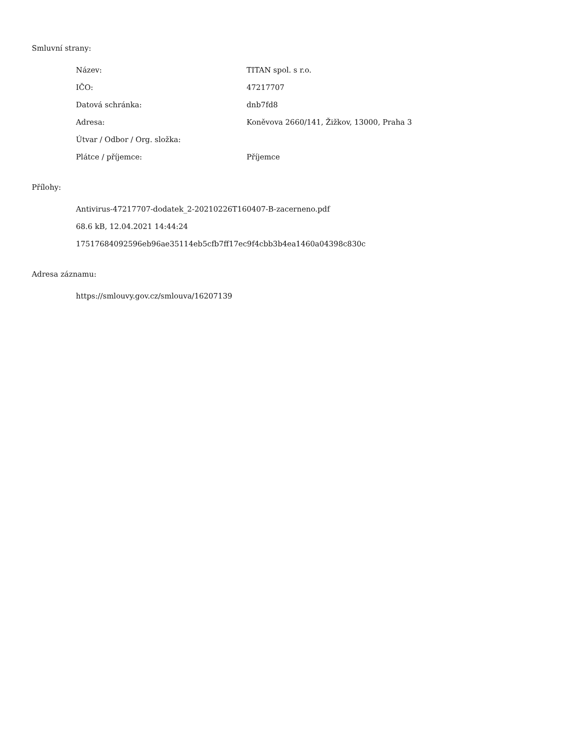Smluvní strany:
| Název: | TITAN spol. s r.o. |
| IČO: | 47217707 |
| Datová schránka: | dnb7fd8 |
| Adresa: | Koněvova 2660/141, Žižkov, 13000, Praha 3 |
| Útvar / Odbor / Org. složka: | |
| Plátce / příjemce: | Příjemce |
Přílohy:
Antivirus-47217707-dodatek_2-20210226T160407-B-zacerneno.pdf
68.6 kB, 12.04.2021 14:44:24
17517684092596eb96ae35114eb5cfb7ff17ec9f4cbb3b4ea1460a04398c830c
Adresa záznamu:
https://smlouvy.gov.cz/smlouva/16207139